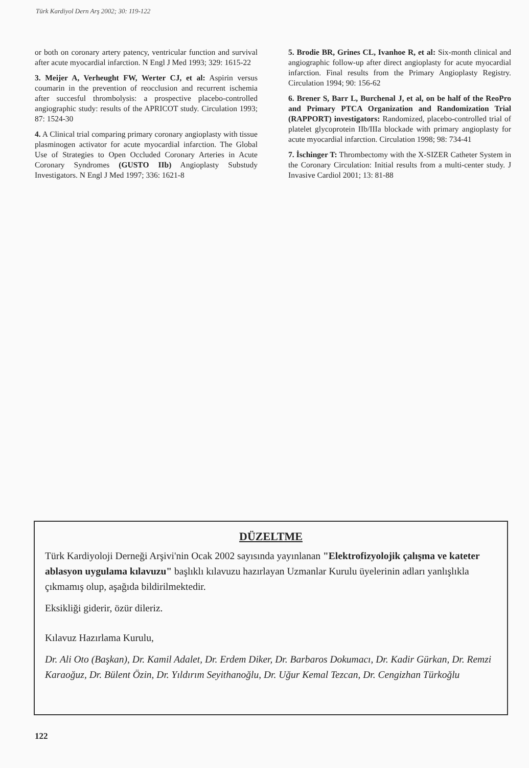Türk Kardiyol Dern Arş 2002; 30: 119-122
or both on coronary artery patency, ventricular function and survival after acute myocardial infarction. N Engl J Med 1993; 329: 1615-22
3. Meijer A, Verheught FW, Werter CJ, et al: Aspirin versus coumarin in the prevention of reocclusion and recurrent ischemia after succesful thrombolysis: a prospective placebo-controlled angiographic study: results of the APRICOT study. Circulation 1993; 87: 1524-30
4. A Clinical trial comparing primary coronary angioplasty with tissue plasminogen activator for acute myocardial infarction. The Global Use of Strategies to Open Occluded Coronary Arteries in Acute Coronary Syndromes (GUSTO IIb) Angioplasty Substudy Investigators. N Engl J Med 1997; 336: 1621-8
5. Brodie BR, Grines CL, Ivanhoe R, et al: Six-month clinical and angiographic follow-up after direct angioplasty for acute myocardial infarction. Final results from the Primary Angioplasty Registry. Circulation 1994; 90: 156-62
6. Brener S, Barr L, Burchenal J, et al, on be half of the ReoPro and Primary PTCA Organization and Randomization Trial (RAPPORT) investigators: Randomized, placebo-controlled trial of platelet glycoprotein IIb/IIIa blockade with primary angioplasty for acute myocardial infarction. Circulation 1998; 98: 734-41
7. İschinger T: Thrombectomy with the X-SIZER Catheter System in the Coronary Circulation: Initial results from a multi-center study. J Invasive Cardiol 2001; 13: 81-88
DÜZELTME
Türk Kardiyoloji Derneği Arşivi'nin Ocak 2002 sayısında yayınlanan "Elektrofizyolojik çalışma ve kateter ablasyon uygulama kılavuzu" başlıklı kılavuzu hazırlayan Uzmanlar Kurulu üyelerinin adları yanlışlıkla çıkmamış olup, aşağıda bildirilmektedir.
Eksikliği giderir, özür dileriz.
Kılavuz Hazırlama Kurulu,
Dr. Ali Oto (Başkan), Dr. Kamil Adalet, Dr. Erdem Diker, Dr. Barbaros Dokumacı, Dr. Kadir Gürkan, Dr. Remzi Karaoğuz, Dr. Bülent Özin, Dr. Yıldırım Seyithanoğlu, Dr. Uğur Kemal Tezcan, Dr. Cengizhan Türkoğlu
122